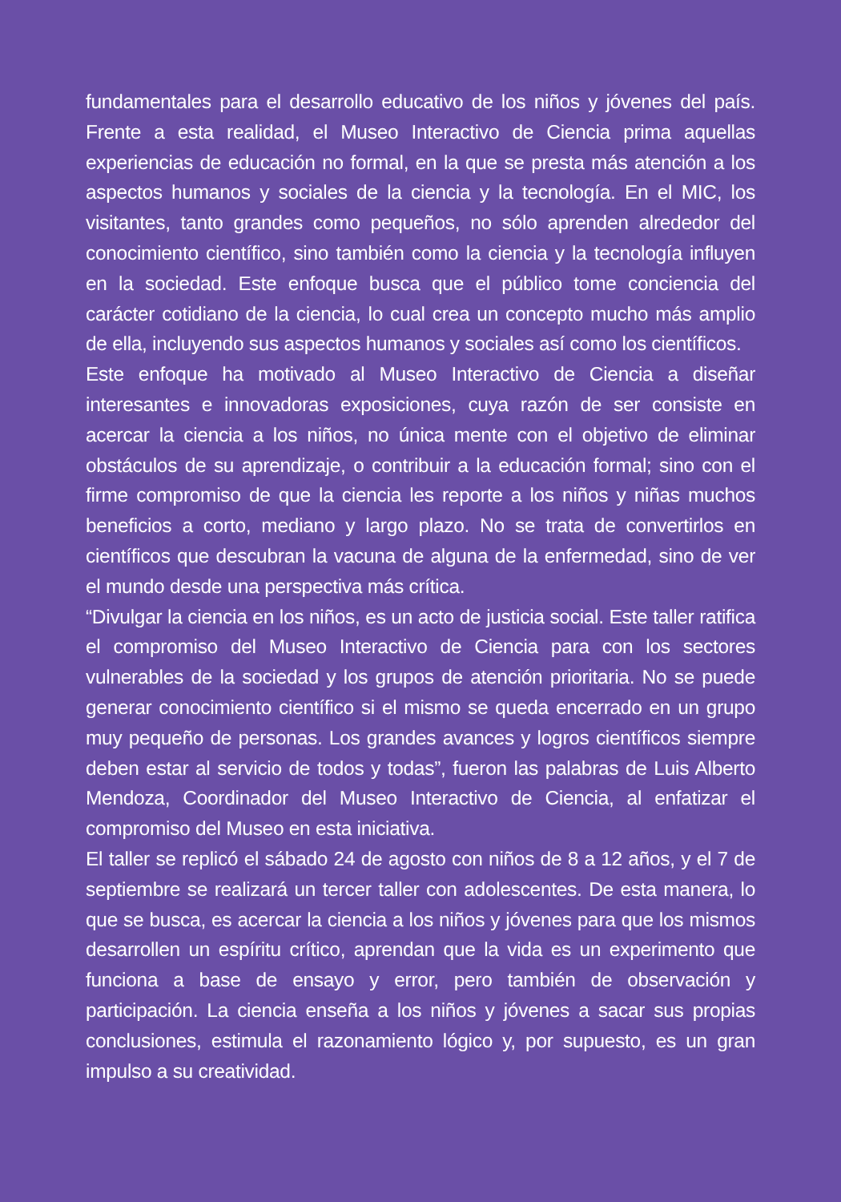fundamentales para el desarrollo educativo de los niños y jóvenes del país. Frente a esta realidad, el Museo Interactivo de Ciencia prima aquellas experiencias de educación no formal, en la que se presta más atención a los aspectos humanos y sociales de la ciencia y la tecnología. En el MIC, los visitantes, tanto grandes como pequeños, no sólo aprenden alrededor del conocimiento científico, sino también como la ciencia y la tecnología influyen en la sociedad. Este enfoque busca que el público tome conciencia del carácter cotidiano de la ciencia, lo cual crea un concepto mucho más amplio de ella, incluyendo sus aspectos humanos y sociales así como los científicos.
Este enfoque ha motivado al Museo Interactivo de Ciencia a diseñar interesantes e innovadoras exposiciones, cuya razón de ser consiste en acercar la ciencia a los niños, no única mente con el objetivo de eliminar obstáculos de su aprendizaje, o contribuir a la educación formal; sino con el firme compromiso de que la ciencia les reporte a los niños y niñas muchos beneficios a corto, mediano y largo plazo. No se trata de convertirlos en científicos que descubran la vacuna de alguna de la enfermedad, sino de ver el mundo desde una perspectiva más crítica.
“Divulgar la ciencia en los niños, es un acto de justicia social. Este taller ratifica el compromiso del Museo Interactivo de Ciencia para con los sectores vulnerables de la sociedad y los grupos de atención prioritaria. No se puede generar conocimiento científico si el mismo se queda encerrado en un grupo muy pequeño de personas. Los grandes avances y logros científicos siempre deben estar al servicio de todos y todas”, fueron las palabras de Luis Alberto Mendoza, Coordinador del Museo Interactivo de Ciencia, al enfatizar el compromiso del Museo en esta iniciativa.
El taller se replicó el sábado 24 de agosto con niños de 8 a 12 años, y el 7 de septiembre se realizará un tercer taller con adolescentes. De esta manera, lo que se busca, es acercar la ciencia a los niños y jóvenes para que los mismos desarrollen un espíritu crítico, aprendan que la vida es un experimento que funciona a base de ensayo y error, pero también de observación y participación. La ciencia enseña a los niños y jóvenes a sacar sus propias conclusiones, estimula el razonamiento lógico y, por supuesto, es un gran impulso a su creatividad.